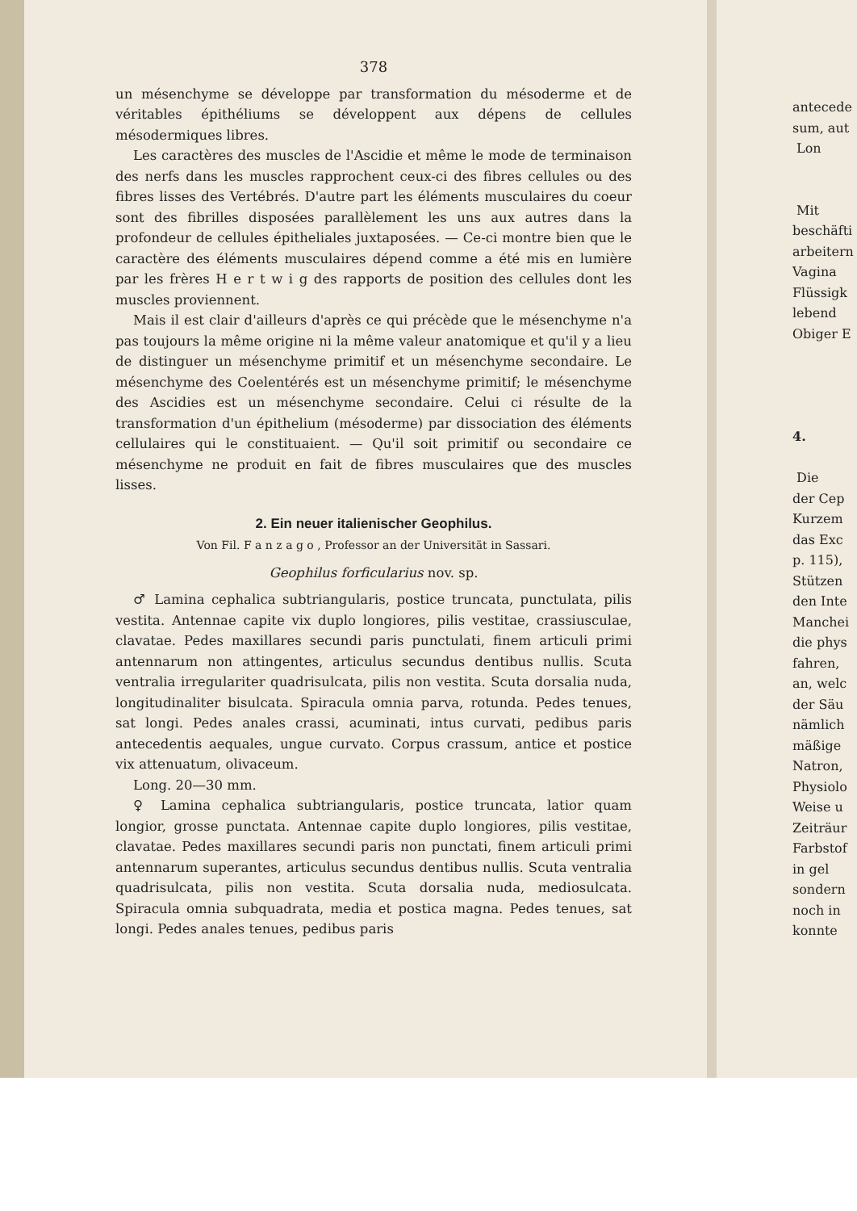378
un mésenchyme se développe par transformation du mésoderme et de véritables épithéliums se développent aux dépens de cellules mésodermiques libres.
Les caractères des muscles de l'Ascidie et même le mode de terminaison des nerfs dans les muscles rapprochent ceux-ci des fibres cellules ou des fibres lisses des Vertébrés. D'autre part les éléments musculaires du coeur sont des fibrilles disposées parallèlement les uns aux autres dans la profondeur de cellules épitheliales juxtaposées. — Ce-ci montre bien que le caractère des éléments musculaires dépend comme a été mis en lumière par les frères H e r t w i g des rapports de position des cellules dont les muscles proviennent.
Mais il est clair d'ailleurs d'après ce qui précède que le mésenchyme n'a pas toujours la même origine ni la même valeur anatomique et qu'il y a lieu de distinguer un mésenchyme primitif et un mésenchyme secondaire. Le mésenchyme des Coelentérés est un mésenchyme primitif; le mésenchyme des Ascidies est un mésenchyme secondaire. Celui ci résulte de la transformation d'un épithelium (mésoderme) par dissociation des éléments cellulaires qui le constituaient. — Qu'il soit primitif ou secondaire ce mésenchyme ne produit en fait de fibres musculaires que des muscles lisses.
2. Ein neuer italienischer Geophilus.
Von Fil. F a n z a g o , Professor an der Universität in Sassari.
Geophilus forficularius nov. sp.
♂ Lamina cephalica subtriangularis, postice truncata, punctulata, pilis vestita. Antennae capite vix duplo longiores, pilis vestitae, crassiusculae, clavatae. Pedes maxillares secundi paris punctulati, finem articuli primi antennarum non attingentes, articulus secundus dentibus nullis. Scuta ventralia irregulariter quadrisulcata, pilis non vestita. Scuta dorsalia nuda, longitudinaliter bisulcata. Spiracula omnia parva, rotunda. Pedes tenues, sat longi. Pedes anales crassi, acuminati, intus curvati, pedibus paris antecedentis aequales, ungue curvato. Corpus crassum, antice et postice vix attenuatum, olivaceum.
Long. 20—30 mm.
♀ Lamina cephalica subtriangularis, postice truncata, latior quam longior, grosse punctata. Antennae capite duplo longiores, pilis vestitae, clavatae. Pedes maxillares secundi paris non punctati, finem articuli primi antennarum superantes, articulus secundus dentibus nullis. Scuta ventralia quadrisulcata, pilis non vestita. Scuta dorsalia nuda, mediosulcata. Spiracula omnia subquadrata, media et postica magna. Pedes tenues, sat longi. Pedes anales tenues, pedibus paris
antecede
sum, aut
Lon
Mit
beschäfti
arbeitern
Vagina
Flüssigk
lebend
Obiger E
4.
Die
der Cep
Kurzem
das Exc
p. 115),
Stützen
den Inte
Manchei
die phys
fahren,
an, welc
der Säu
nämlich
mäßige
Natron,
Physiolo
Weise u
Zeiträur
Farbstof
in gel
sondern
noch in
konnte